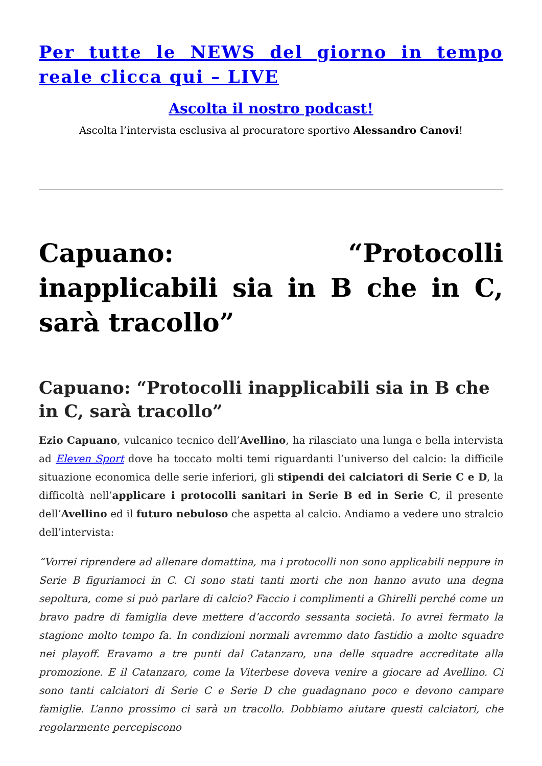Per tutte le NEWS del giorno in tempo reale clicca qui – LIVE
Ascolta il nostro podcast!
Ascolta l’intervista esclusiva al procuratore sportivo Alessandro Canovi!
Capuano: “Protocolli inapplicabili sia in B che in C, sarà tracollo”
Capuano: “Protocolli inapplicabili sia in B che in C, sarà tracollo”
Ezio Capuano, vulcanico tecnico dell’Avellino, ha rilasciato una lunga e bella intervista ad Eleven Sport dove ha toccato molti temi riguardanti l’universo del calcio: la difficile situazione economica delle serie inferiori, gli stipendi dei calciatori di Serie C e D, la difficoltà nell’applicare i protocolli sanitari in Serie B ed in Serie C, il presente dell’Avellino ed il futuro nebuloso che aspetta al calcio. Andiamo a vedere uno stralcio dell’intervista:
“Vorrei riprendere ad allenare domattina, ma i protocolli non sono applicabili neppure in Serie B figuriamoci in C. Ci sono stati tanti morti che non hanno avuto una degna sepoltura, come si può parlare di calcio? Faccio i complimenti a Ghirelli perché come un bravo padre di famiglia deve mettere d’accordo sessanta società. Io avrei fermato la stagione molto tempo fa. In condizioni normali avremmo dato fastidio a molte squadre nei playoff. Eravamo a tre punti dal Catanzaro, una delle squadre accreditate alla promozione. E il Catanzaro, come la Viterbese doveva venire a giocare ad Avellino. Ci sono tanti calciatori di Serie C e Serie D che guadagnano poco e devono campare famiglie. L’anno prossimo ci sarà un tracollo. Dobbiamo aiutare questi calciatori, che regolarmente percepiscono